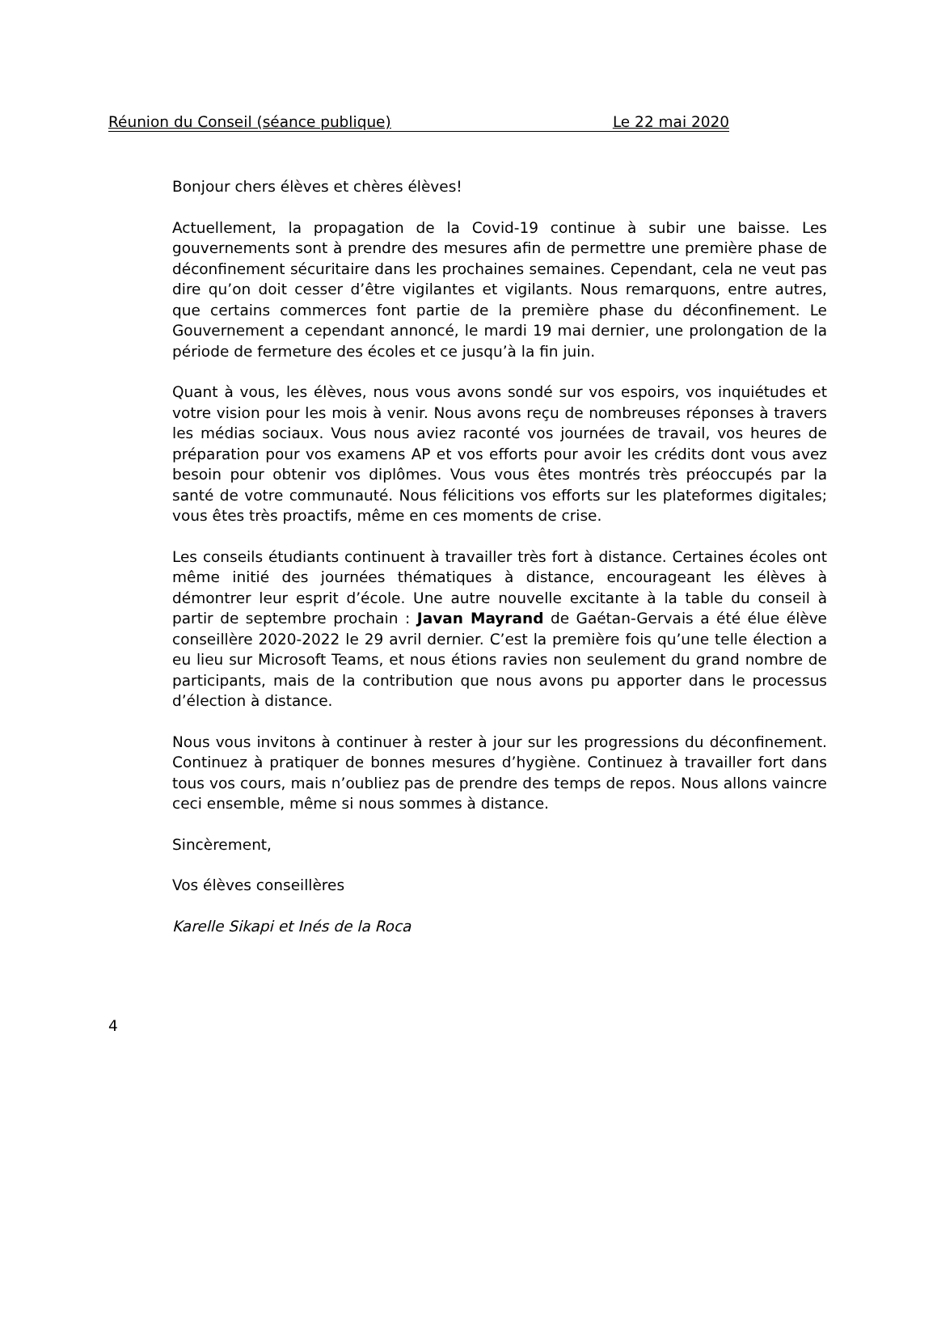Réunion du Conseil (séance publique) Le 22 mai 2020
Bonjour chers élèves et chères élèves!
Actuellement, la propagation de la Covid-19 continue à subir une baisse. Les gouvernements sont à prendre des mesures afin de permettre une première phase de déconfinement sécuritaire dans les prochaines semaines. Cependant, cela ne veut pas dire qu’on doit cesser d’être vigilantes et vigilants. Nous remarquons, entre autres, que certains commerces font partie de la première phase du déconfinement. Le Gouvernement a cependant annoncé, le mardi 19 mai dernier, une prolongation de la période de fermeture des écoles et ce jusqu’à la fin juin.
Quant à vous, les élèves, nous vous avons sondé sur vos espoirs, vos inquiétudes et votre vision pour les mois à venir. Nous avons reçu de nombreuses réponses à travers les médias sociaux. Vous nous aviez raconté vos journées de travail, vos heures de préparation pour vos examens AP et vos efforts pour avoir les crédits dont vous avez besoin pour obtenir vos diplômes. Vous vous êtes montrés très préoccupés par la santé de votre communauté. Nous félicitions vos efforts sur les plateformes digitales; vous êtes très proactifs, même en ces moments de crise.
Les conseils étudiants continuent à travailler très fort à distance. Certaines écoles ont même initié des journées thématiques à distance, encourageant les élèves à démontrer leur esprit d’école. Une autre nouvelle excitante à la table du conseil à partir de septembre prochain : Javan Mayrand de Gaétan-Gervais a été élue élève conseillère 2020-2022 le 29 avril dernier. C’est la première fois qu’une telle élection a eu lieu sur Microsoft Teams, et nous étions ravies non seulement du grand nombre de participants, mais de la contribution que nous avons pu apporter dans le processus d’élection à distance.
Nous vous invitons à continuer à rester à jour sur les progressions du déconfinement. Continuez à pratiquer de bonnes mesures d’hygiène. Continuez à travailler fort dans tous vos cours, mais n’oubliez pas de prendre des temps de repos. Nous allons vaincre ceci ensemble, même si nous sommes à distance.
Sincèrement,
Vos élèves conseillères
Karelle Sikapi et Inés de la Roca
4